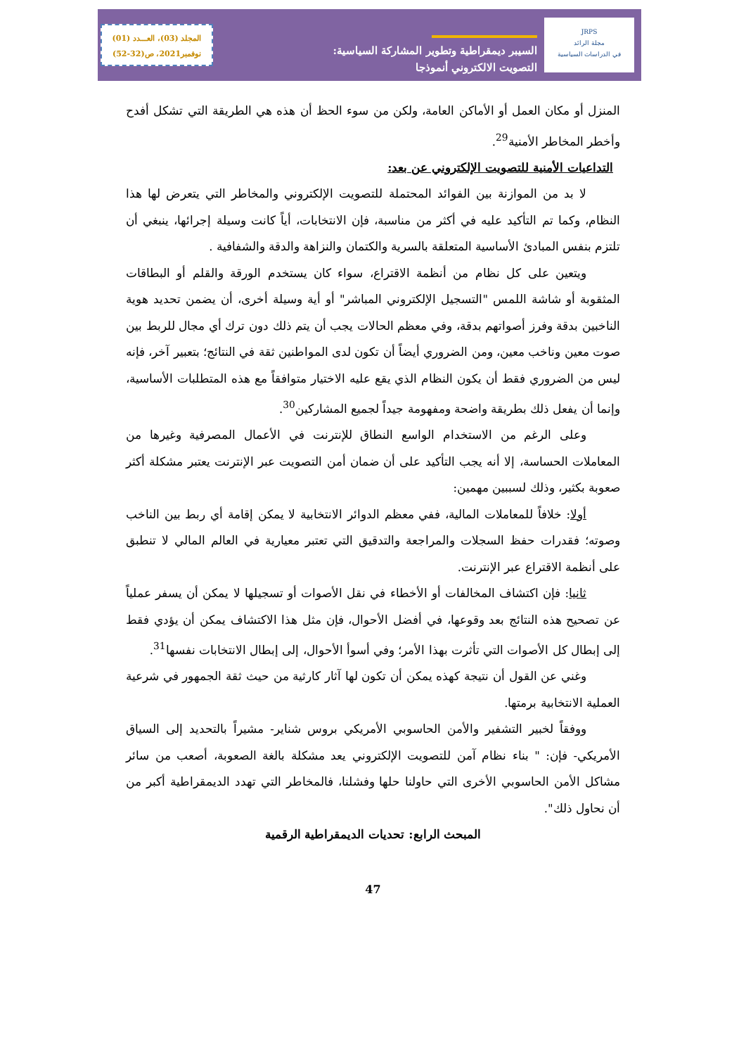المجلد (03)، العـــدد (01)
نوفمبر2021، ص(32-52)
السيبر ديمقراطية وتطوير المشاركة السياسية:
التصويت الالكتروني أنموذجا
JRPS
مجلة الرائد
في الدراسات السياسية
المنزل أو مكان العمل أو الأماكن العامة، ولكن من سوء الحظ أن هذه هي الطريقة التي تشكل أفدح وأخطر المخاطر الأمنية<sup>29</sup>.
التداعيات الأمنية للتصويت الإلكتروني عن بعد:
لا بد من الموازنة بين الفوائد المحتملة للتصويت الإلكتروني والمخاطر التي يتعرض لها هذا النظام، وكما تم التأكيد عليه في أكثر من مناسبة، فإن الانتخابات، أياً كانت وسيلة إجرائها، ينبغي أن تلتزم بنفس المبادئ الأساسية المتعلقة بالسرية والكتمان والنزاهة والدقة والشفافية .
ويتعين على كل نظام من أنظمة الاقتراع، سواء كان يستخدم الورقة والقلم أو البطاقات المثقوبة أو شاشة اللمس "التسجيل الإلكتروني المباشر" أو أية وسيلة أخرى، أن يضمن تحديد هوية الناخبين بدقة وفرز أصواتهم بدقة، وفي معظم الحالات يجب أن يتم ذلك دون ترك أي مجال للربط بين صوت معين وناخب معين، ومن الضروري أيضاً أن تكون لدى المواطنين ثقة في النتائج؛ بتعبير آخر، فإنه ليس من الضروري فقط أن يكون النظام الذي يقع عليه الاختيار متوافقاً مع هذه المتطلبات الأساسية، وإنما أن يفعل ذلك بطريقة واضحة ومفهومة جيداً لجميع المشاركين<sup>30</sup>.
وعلى الرغم من الاستخدام الواسع النطاق للإنترنت في الأعمال المصرفية وغيرها من المعاملات الحساسة، إلا أنه يجب التأكيد على أن ضمان أمن التصويت عبر الإنترنت يعتبر مشكلة أكثر صعوبة بكثير، وذلك لسببين مهمين:
أولا: خلافاً للمعاملات المالية، ففي معظم الدوائر الانتخابية لا يمكن إقامة أي ربط بين الناخب وصوته؛ فقدرات حفظ السجلات والمراجعة والتدقيق التي تعتبر معيارية في العالم المالي لا تنطبق على أنظمة الاقتراع عبر الإنترنت.
ثانيا: فإن اكتشاف المخالفات أو الأخطاء في نقل الأصوات أو تسجيلها لا يمكن أن يسفر عملياً عن تصحيح هذه النتائج بعد وقوعها، في أفضل الأحوال، فإن مثل هذا الاكتشاف يمكن أن يؤدي فقط إلى إبطال كل الأصوات التي تأثرت بهذا الأمر؛ وفي أسوأ الأحوال، إلى إبطال الانتخابات نفسها<sup>31</sup>.
وغني عن القول أن نتيجة كهذه يمكن أن تكون لها آثار كارثية من حيث ثقة الجمهور في شرعية العملية الانتخابية برمتها.
ووفقاً لخبير التشفير والأمن الحاسوبي الأمريكي بروس شناير- مشيراً بالتحديد إلى السياق الأمريكي- فإن: " بناء نظام آمن للتصويت الإلكتروني يعد مشكلة بالغة الصعوبة، أصعب من سائر مشاكل الأمن الحاسوبي الأخرى التي حاولنا حلها وفشلنا، فالمخاطر التي تهدد الديمقراطية أكبر من أن نحاول ذلك".
المبحث الرابع: تحديات الديمقراطية الرقمية
47